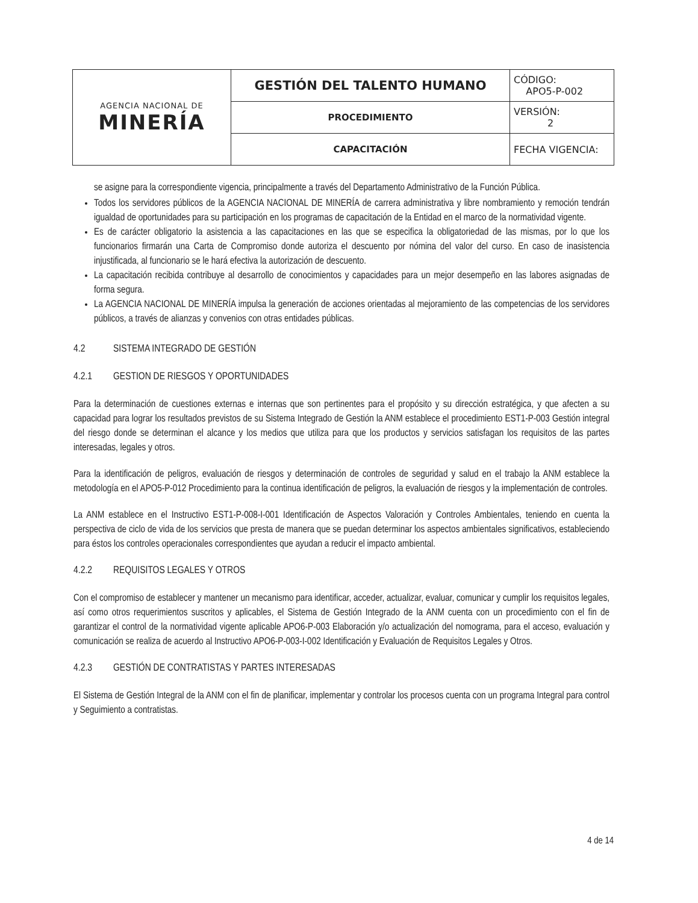| AGENCIA NACIONAL DE MINERÍA | GESTIÓN DEL TALENTO HUMANO | CÓDIGO: APO5-P-002 |
| | PROCEDIMIENTO | VERSIÓN: 2 |
| | CAPACITACIÓN | FECHA VIGENCIA: |
se asigne para la correspondiente vigencia, principalmente a través del Departamento Administrativo de la Función Pública.
Todos los servidores públicos de la AGENCIA NACIONAL DE MINERÍA de carrera administrativa y libre nombramiento y remoción tendrán igualdad de oportunidades para su participación en los programas de capacitación de la Entidad en el marco de la normatividad vigente.
Es de carácter obligatorio la asistencia a las capacitaciones en las que se especifica la obligatoriedad de las mismas, por lo que los funcionarios firmarán una Carta de Compromiso donde autoriza el descuento por nómina del valor del curso. En caso de inasistencia injustificada, al funcionario se le hará efectiva la autorización de descuento.
La capacitación recibida contribuye al desarrollo de conocimientos y capacidades para un mejor desempeño en las labores asignadas de forma segura.
La AGENCIA NACIONAL DE MINERÍA impulsa la generación de acciones orientadas al mejoramiento de las competencias de los servidores públicos, a través de alianzas y convenios con otras entidades públicas.
4.2 SISTEMA INTEGRADO DE GESTIÓN
4.2.1 GESTION DE RIESGOS Y OPORTUNIDADES
Para la determinación de cuestiones externas e internas que son pertinentes para el propósito y su dirección estratégica, y que afecten a su capacidad para lograr los resultados previstos de su Sistema Integrado de Gestión la ANM establece el procedimiento EST1-P-003 Gestión integral del riesgo donde se determinan el alcance y los medios que utiliza para que los productos y servicios satisfagan los requisitos de las partes interesadas, legales y otros.
Para la identificación de peligros, evaluación de riesgos y determinación de controles de seguridad y salud en el trabajo la ANM establece la metodología en el APO5-P-012 Procedimiento para la continua identificación de peligros, la evaluación de riesgos y la implementación de controles.
La ANM establece en el Instructivo EST1-P-008-I-001 Identificación de Aspectos Valoración y Controles Ambientales, teniendo en cuenta la perspectiva de ciclo de vida de los servicios que presta de manera que se puedan determinar los aspectos ambientales significativos, estableciendo para éstos los controles operacionales correspondientes que ayudan a reducir el impacto ambiental.
4.2.2 REQUISITOS LEGALES Y OTROS
Con el compromiso de establecer y mantener un mecanismo para identificar, acceder, actualizar, evaluar, comunicar y cumplir los requisitos legales, así como otros requerimientos suscritos y aplicables, el Sistema de Gestión Integrado de la ANM cuenta con un procedimiento con el fin de garantizar el control de la normatividad vigente aplicable APO6-P-003 Elaboración y/o actualización del nomograma, para el acceso, evaluación y comunicación se realiza de acuerdo al Instructivo APO6-P-003-I-002 Identificación y Evaluación de Requisitos Legales y Otros.
4.2.3 GESTIÓN DE CONTRATISTAS Y PARTES INTERESADAS
El Sistema de Gestión Integral de la ANM con el fin de planificar, implementar y controlar los procesos cuenta con un programa Integral para control y Seguimiento a contratistas.
4 de 14